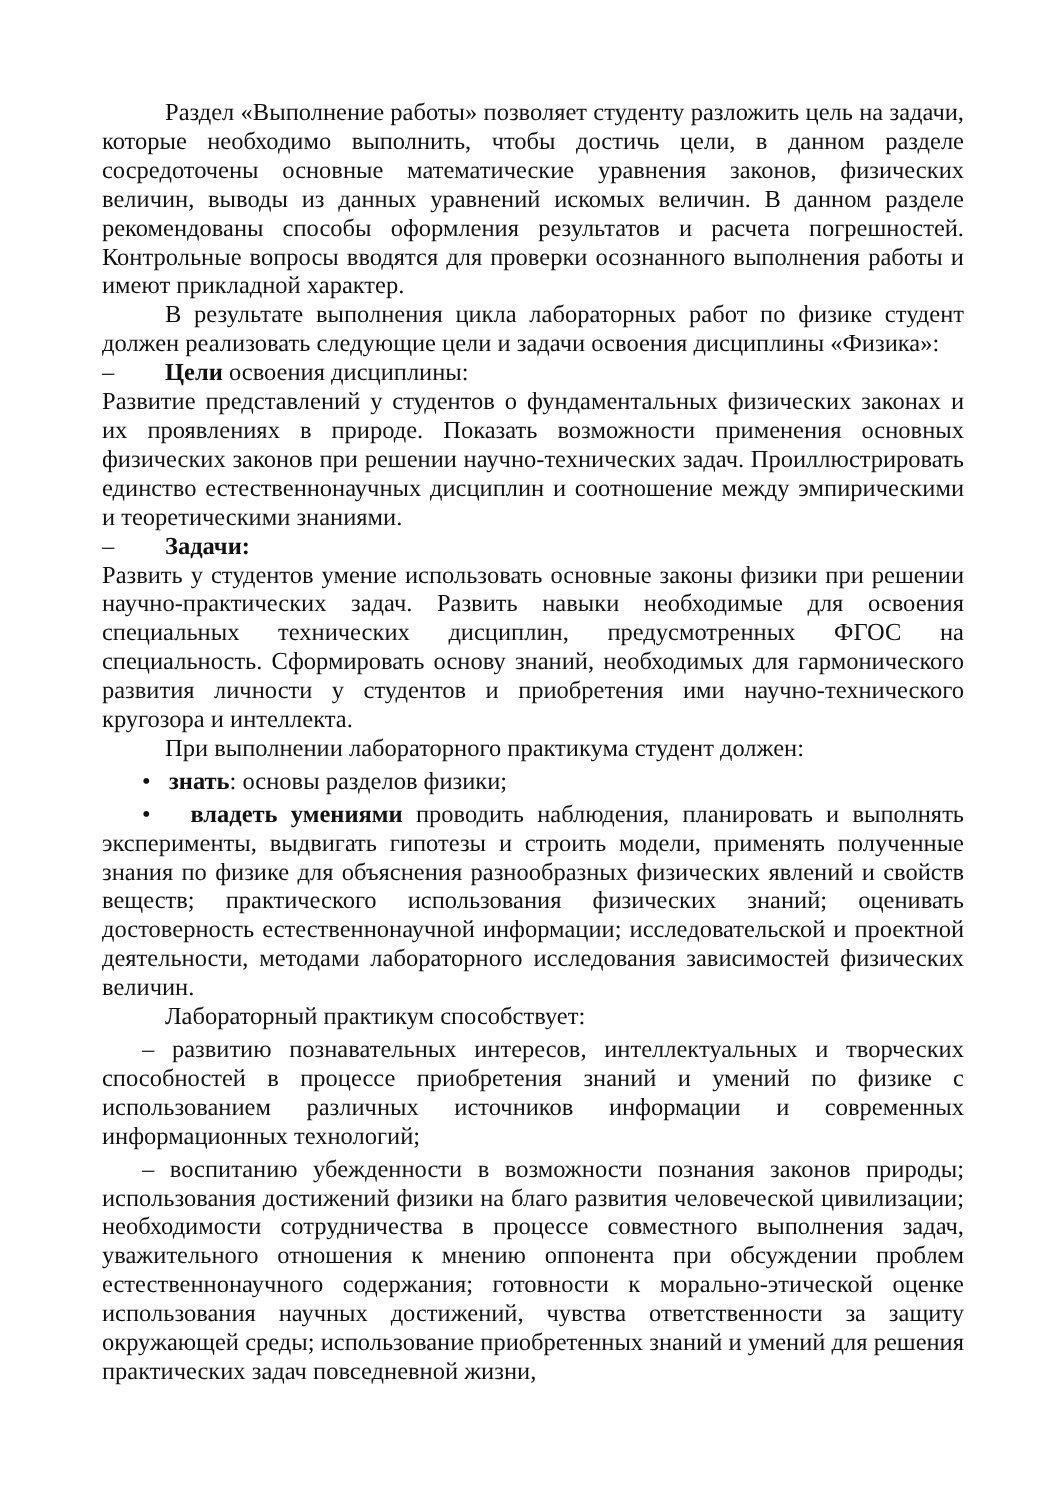Раздел «Выполнение работы» позволяет студенту разложить цель на задачи, которые необходимо выполнить, чтобы достичь цели, в данном разделе сосредоточены основные математические уравнения законов, физических величин, выводы из данных уравнений искомых величин. В данном разделе рекомендованы способы оформления результатов и расчета погрешностей. Контрольные вопросы вводятся для проверки осознанного выполнения работы и имеют прикладной характер.
В результате выполнения цикла лабораторных работ по физике студент должен реализовать следующие цели и задачи освоения дисциплины «Физика»:
– Цели освоения дисциплины:
Развитие представлений у студентов о фундаментальных физических законах и их проявлениях в природе. Показать возможности применения основных физических законов при решении научно-технических задач. Проиллюстрировать единство естественнонаучных дисциплин и соотношение между эмпирическими и теоретическими знаниями.
– Задачи:
Развить у студентов умение использовать основные законы физики при решении научно-практических задач. Развить навыки необходимые для освоения специальных технических дисциплин, предусмотренных ФГОС на специальность. Сформировать основу знаний, необходимых для гармонического развития личности у студентов и приобретения ими научно-технического кругозора и интеллекта.
При выполнении лабораторного практикума студент должен:
• знать: основы разделов физики;
• владеть умениями проводить наблюдения, планировать и выполнять эксперименты, выдвигать гипотезы и строить модели, применять полученные знания по физике для объяснения разнообразных физических явлений и свойств веществ; практического использования физических знаний; оценивать достоверность естественнонаучной информации; исследовательской и проектной деятельности, методами лабораторного исследования зависимостей физических величин.
Лабораторный практикум способствует:
– развитию познавательных интересов, интеллектуальных и творческих способностей в процессе приобретения знаний и умений по физике с использованием различных источников информации и современных информационных технологий;
– воспитанию убежденности в возможности познания законов природы; использования достижений физики на благо развития человеческой цивилизации; необходимости сотрудничества в процессе совместного выполнения задач, уважительного отношения к мнению оппонента при обсуждении проблем естественнонаучного содержания; готовности к морально-этической оценке использования научных достижений, чувства ответственности за защиту окружающей среды; использование приобретенных знаний и умений для решения практических задач повседневной жизни,